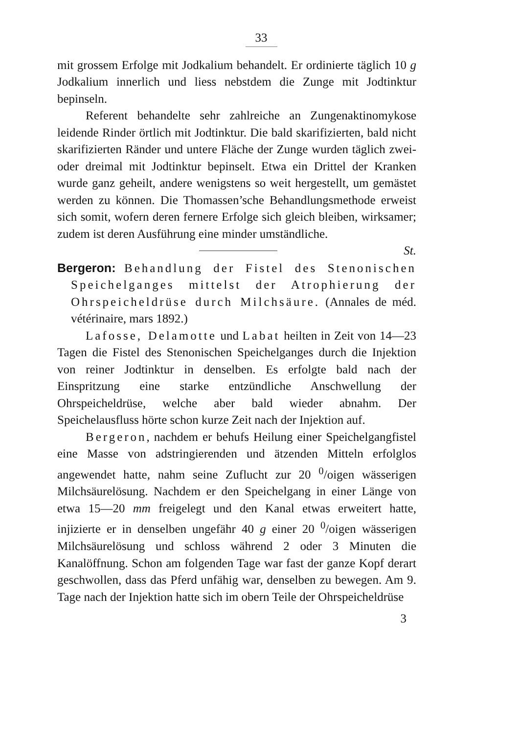33
mit grossem Erfolge mit Jodkalium behandelt. Er ordinierte täglich 10 g Jodkalium innerlich und liess nebstdem die Zunge mit Jodtinktur bepinseln.
Referent behandelte sehr zahlreiche an Zungenaktinomykose leidende Rinder örtlich mit Jodtinktur. Die bald skarifizierten, bald nicht skarifizierten Ränder und untere Fläche der Zunge wurden täglich zwei- oder dreimal mit Jodtinktur bepinselt. Etwa ein Drittel der Kranken wurde ganz geheilt, andere wenigstens so weit hergestellt, um gemästet werden zu können. Die Thomassen’sche Behandlungsmethode erweist sich somit, wofern deren fernere Erfolge sich gleich bleiben, wirksamer; zudem ist deren Ausführung eine minder umständliche.
St.
Bergeron: Behandlung der Fistel des Stenonischen Speichelganges mittelst der Atrophierung der Ohrspeicheldrüse durch Milchsäure. (Annales de méd. vétérinaire, mars 1892.)
Lafosse, Delamotte und Labat heilten in Zeit von 14—23 Tagen die Fistel des Stenonischen Speichelganges durch die Injektion von reiner Jodtinktur in denselben. Es erfolgte bald nach der Einspritzung eine starke entzündliche Anschwellung der Ohrspeicheldrüse, welche aber bald wieder abnahm. Der Speichelausfluss hörte schon kurze Zeit nach der Injektion auf.
Bergeron, nachdem er behufs Heilung einer Speichelgangfistel eine Masse von adstringierenden und ätzenden Mitteln erfolglos angewendet hatte, nahm seine Zuflucht zur 20 <sup>0</sup>/oigen wässerigen Milchsäurelösung. Nachdem er den Speichelgang in einer Länge von etwa 15—20 mm freigelegt und den Kanal etwas erweitert hatte, injizierte er in denselben ungefähr 40 g einer 20 <sup>0</sup>/oigen wässerigen Milchsäurelösung und schloss während 2 oder 3 Minuten die Kanalöffnung. Schon am folgenden Tage war fast der ganze Kopf derart geschwollen, dass das Pferd unfähig war, denselben zu bewegen. Am 9. Tage nach der Injektion hatte sich im obern Teile der Ohrspeicheldrüse
3